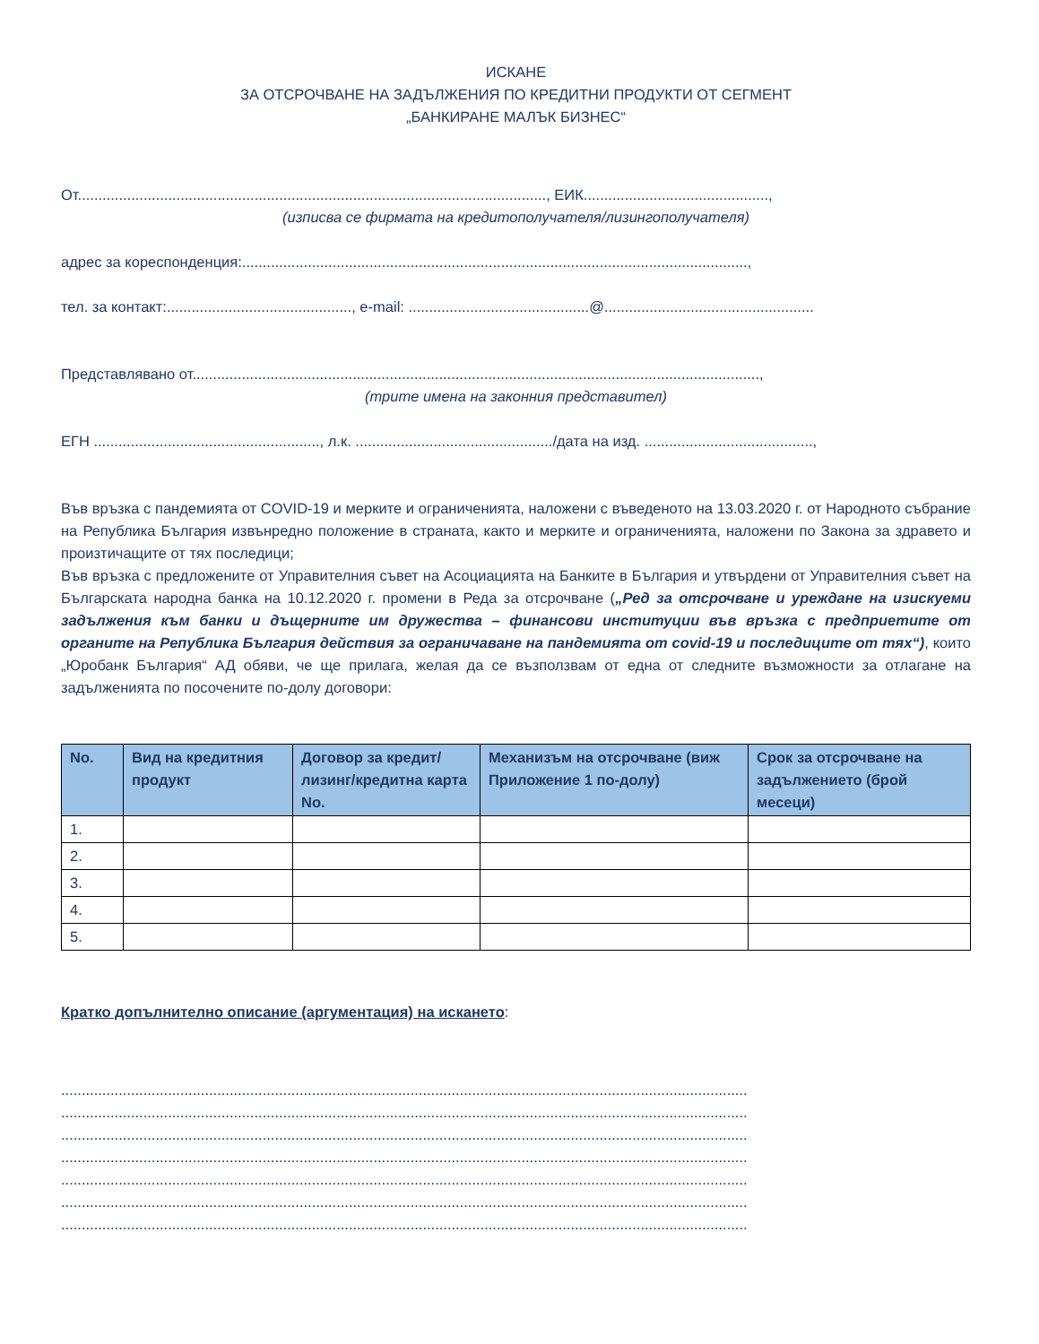ИСКАНЕ
ЗА ОТСРОЧВАНЕ НА ЗАДЪЛЖЕНИЯ ПО КРЕДИТНИ ПРОДУКТИ ОТ СЕГМЕНТ
„БАНКИРАНЕ МАЛЪК БИЗНЕС“
От.................................................................................................................., ЕИК.............................................,
(изписва се фирмата на кредитополучателя/лизингополучателя)
адрес за кореспонденция:...........................................................................................................................,
тел. за контакт:............................................., e-mail: ............................................@...................................................
Представлявано от..........................................................................................................................................,
(трите имена на законния представител)
ЕГН ......................................................., л.к. ................................................/дата на изд. .........................................,
Във връзка с пандемията от COVID-19 и мерките и ограниченията, наложени с въведеното на 13.03.2020 г. от Народното събрание на Република България извънредно положение в страната, както и мерките и ограниченията, наложени по Закона за здравето и произтичащите от тях последици;
Във връзка с предложените от Управителния съвет на Асоциацията на Банките в България и утвърдени от Управителния съвет на Българската народна банка на 10.12.2020 г. промени в Реда за отсрочване („Ред за отсрочване и уреждане на изискуеми задължения към банки и дъщерните им дружества – финансови институции във връзка с предприетите от органите на Република България действия за ограничаване на пандемията от covid-19 и последиците от тях“), които „Юробанк България“ АД обяви, че ще прилага, желая да се възползвам от една от следните възможности за отлагане на задълженията по посочените по-долу договори:
| No. | Вид на кредитния продукт | Договор за кредит/лизинг/кредитна карта No. | Механизъм на отсрочване (виж Приложение 1 по-долу) | Срок за отсрочване на задължението (брой месеци) |
| --- | --- | --- | --- | --- |
| 1. | | | | |
| 2. | | | | |
| 3. | | | | |
| 4. | | | | |
| 5. | | | | |
Кратко допълнително описание (аргументация) на искането:
.......................................................................................................................................................................
.......................................................................................................................................................................
.......................................................................................................................................................................
.......................................................................................................................................................................
.......................................................................................................................................................................
.......................................................................................................................................................................
.......................................................................................................................................................................